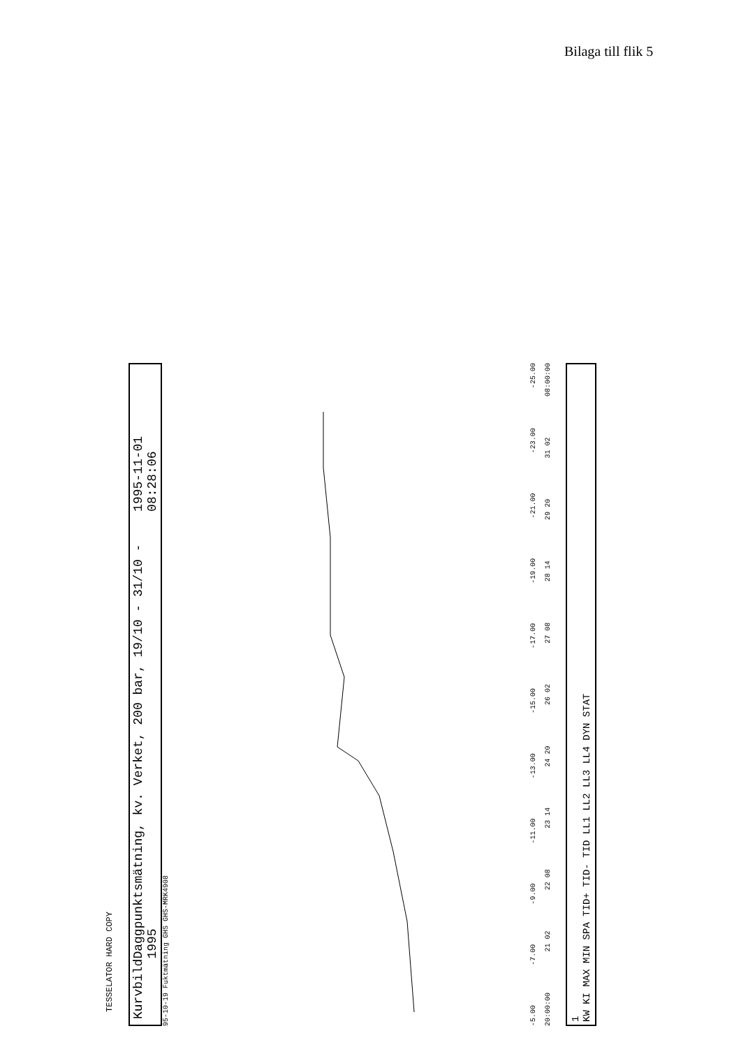Bilaga till flik 5
TESSELATOR HARD COPY
Kurvbild Daggpunktsmätning, kv. Verket, 200 bar, 19/10 - 31/10 - 1995 1995-11-01 08:28:06
95-10-19 Fuktmätning GHS GHS-MRK4908
-5.00 -7.00 -9.00 -11.00 -13.00 -15.00 -17.00 -19.00 -21.00 -23.00 -25.00
20:00:00 21 02 22 08 23 14 24 20 26 02 27 08 28 14 29 20 31 02 08:00:00
1
KW KI MAX MIN SPA TID+ TID- TID LL1 LL2 LL3 LL4 DYN STAT